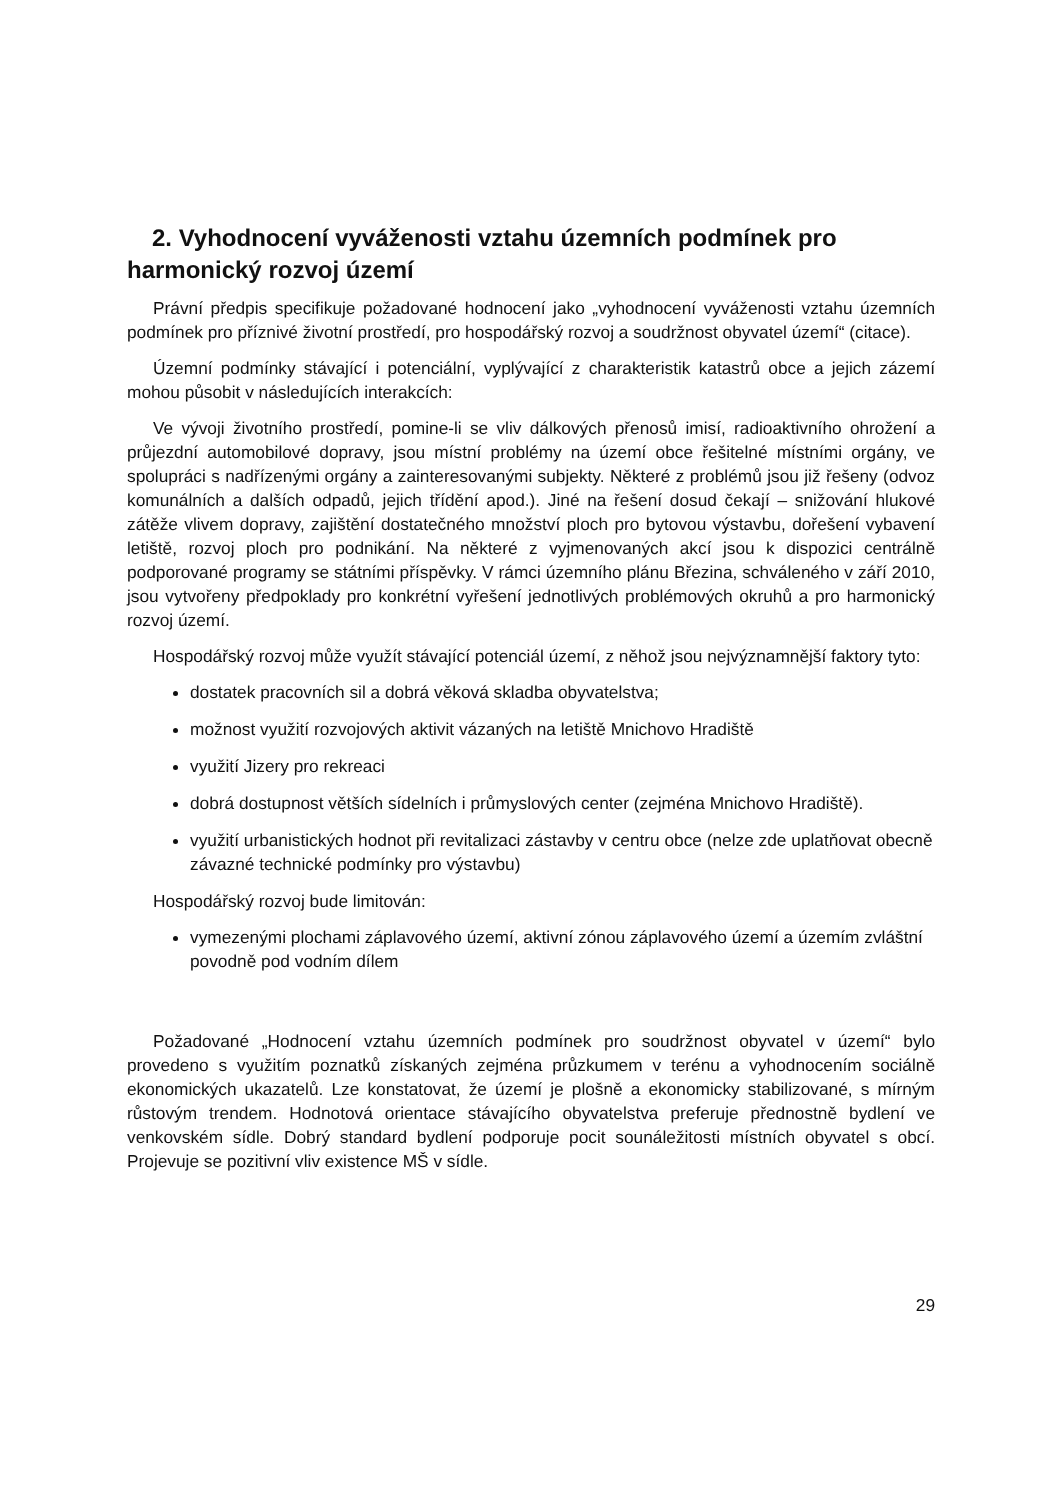2. Vyhodnocení vyváženosti vztahu územních podmínek pro harmonický rozvoj území
Právní předpis specifikuje požadované hodnocení jako „vyhodnocení vyváženosti vztahu územních podmínek pro příznivé životní prostředí, pro hospodářský rozvoj a soudržnost obyvatel území“ (citace).
Územní podmínky stávající i potenciální, vyplývající z charakteristik katastrů obce a jejich zázemí mohou působit v následujících interakcích:
Ve vývoji životního prostředí, pomine-li se vliv dálkových přenosů imisí, radioaktivního ohrožení a průjezdní automobilové dopravy, jsou místní problémy na území obce řešitelné místními orgány, ve spolupráci s nadřízenými orgány a zainteresovanými subjekty. Některé z problémů jsou již řešeny (odvoz komunálních a dalších odpadů, jejich třídění apod.). Jiné na řešení dosud čekají – snižování hlukové zátěže vlivem dopravy, zajištění dostatečného množství ploch pro bytovou výstavbu, dořešení vybavení letiště, rozvoj ploch pro podnikání. Na některé z vyjmenovaných akcí jsou k dispozici centrálně podporované programy se státními příspěvky. V rámci územního plánu Březina, schváleného v září 2010, jsou vytvořeny předpoklady pro konkrétní vyřešení jednotlivých problémových okruhů a pro harmonický rozvoj území.
Hospodářský rozvoj může využít stávající potenciál území, z něhož jsou nejvýznamnější faktory tyto:
dostatek pracovních sil a dobrá věková skladba obyvatelstva;
možnost využití rozvojových aktivit vázaných na letiště Mnichovo Hradiště
využití Jizery pro rekreaci
dobrá dostupnost větších sídelních i průmyslových center (zejména Mnichovo Hradiště).
využití urbanistických hodnot při revitalizaci zástavby v centru obce (nelze zde uplatňovat obecně závazné technické podmínky pro výstavbu)
Hospodářský rozvoj bude limitován:
vymezenými plochami záplavového území, aktivní zónou záplavového území a územím zvláštní povodně pod vodním dílem
Požadované „Hodnocení vztahu územních podmínek pro soudržnost obyvatel v území“ bylo provedeno s využitím poznatků získaných zejména průzkumem v terénu a vyhodnocením sociálně ekonomických ukazatelů. Lze konstatovat, že území je plošně a ekonomicky stabilizované, s mírným růstovým trendem. Hodnotová orientace stávajícího obyvatelstva preferuje přednostně bydlení ve venkovském sídle. Dobrý standard bydlení podporuje pocit sounáležitosti místních obyvatel s obcí. Projevuje se pozitivní vliv existence MŠ v sídle.
29